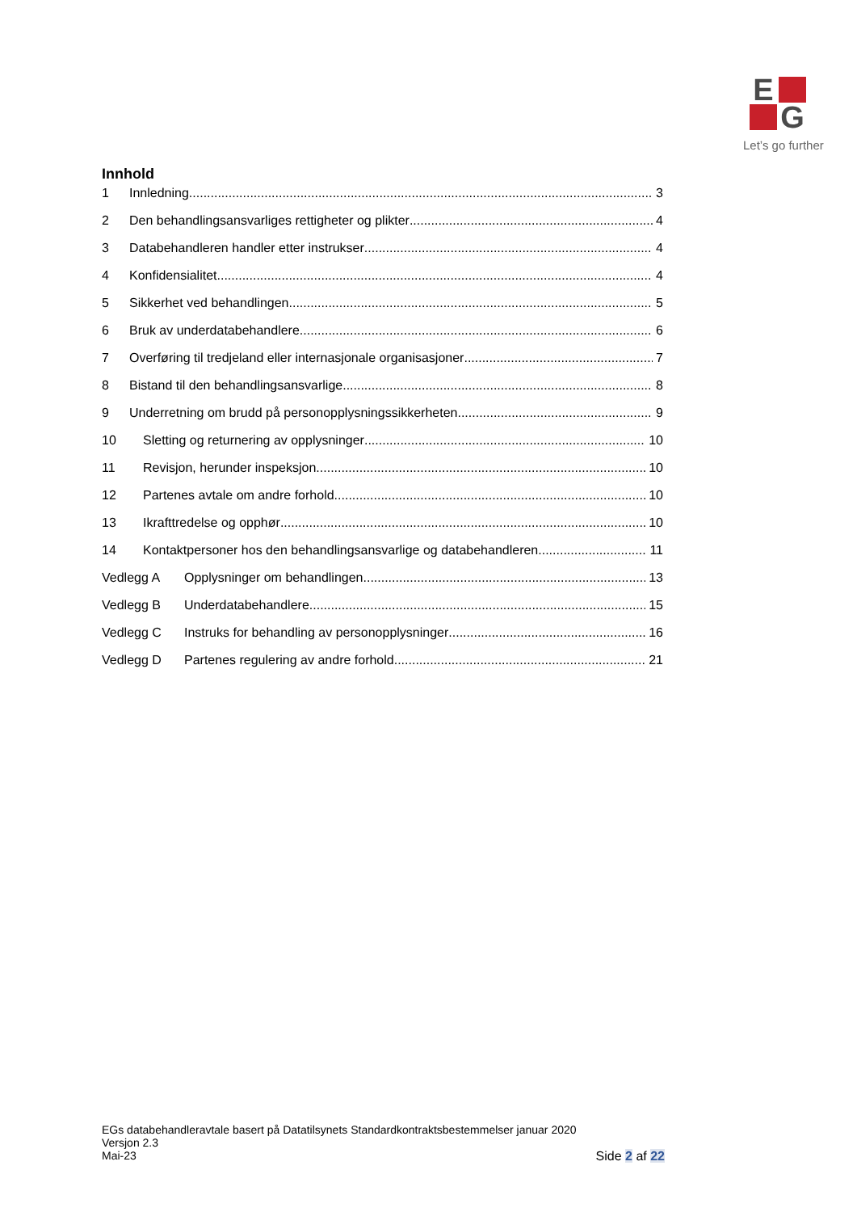E
G
Let’s go further
Innhold
1 Innledning 3
2 Den behandlingsansvarliges rettigheter og plikter 4
3 Databehandleren handler etter instrukser 4
4 Konfidensialitet 4
5 Sikkerhet ved behandlingen 5
6 Bruk av underdatabehandlere 6
7 Overføring til tredjeland eller internasjonale organisasjoner 7
8 Bistand til den behandlingsansvarlige 8
9 Underretning om brudd på personopplysningssikkerheten 9
10 Sletting og returnering av opplysninger 10
11 Revisjon, herunder inspeksjon 10
12 Partenes avtale om andre forhold 10
13 Ikrafttredelse og opphør 10
14 Kontaktpersoner hos den behandlingsansvarlige og databehandleren 11
Vedlegg A Opplysninger om behandlingen 13
Vedlegg B Underdatabehandlere 15
Vedlegg C Instruks for behandling av personopplysninger 16
Vedlegg D Partenes regulering av andre forhold 21
EGs databehandleravtale basert på Datatilsynets Standardkontraktsbestemmelser januar 2020
Versjon 2.3
Mai-23 Side 2 af 22